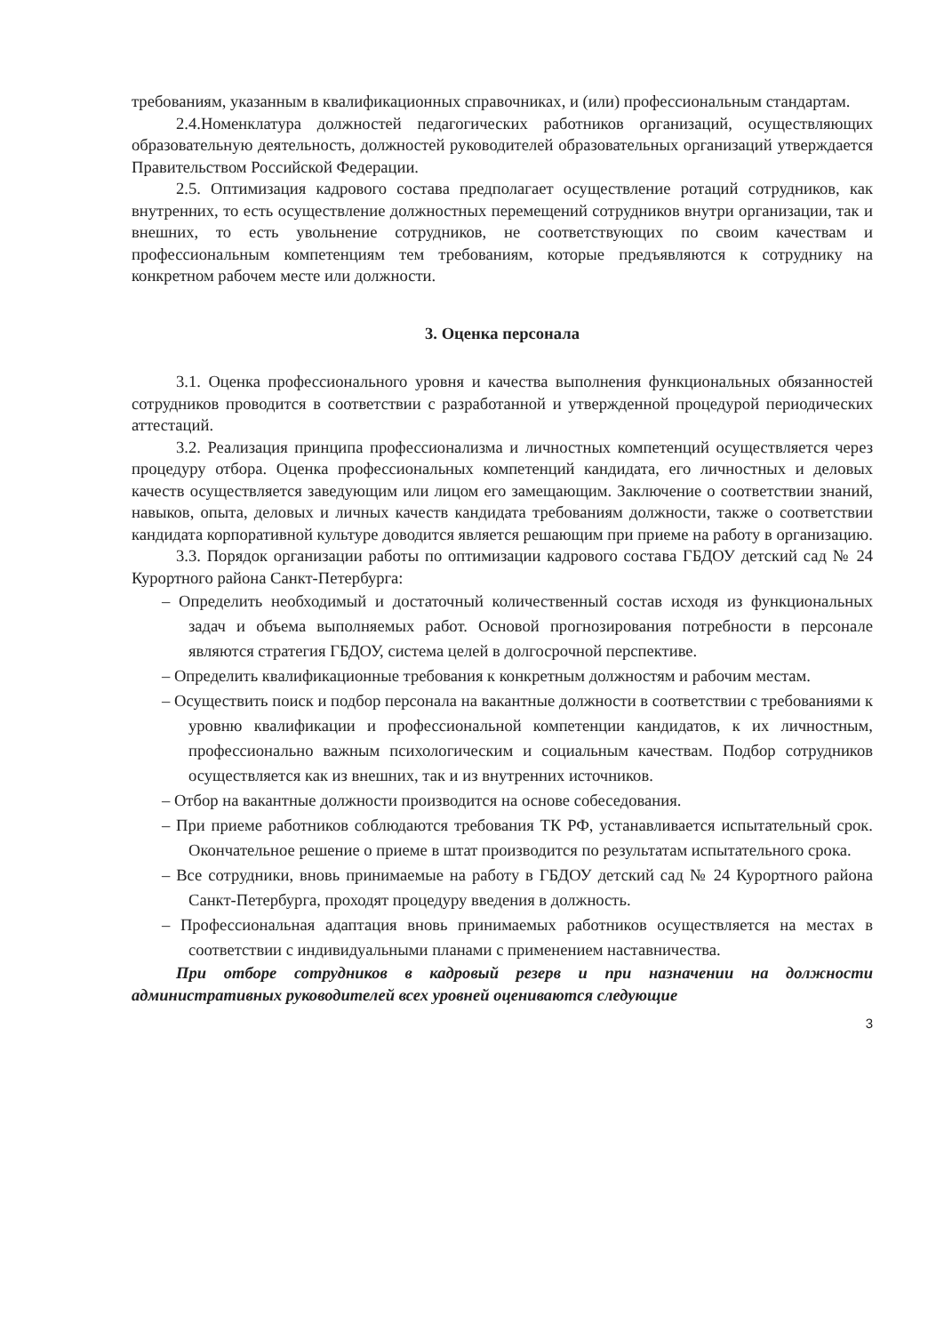требованиям, указанным в квалификационных справочниках, и (или) профессиональным стандартам.
2.4.Номенклатура должностей педагогических работников организаций, осуществляющих образовательную деятельность, должностей руководителей образовательных организаций утверждается Правительством Российской Федерации.
2.5. Оптимизация кадрового состава предполагает осуществление ротаций сотрудников, как внутренних, то есть осуществление должностных перемещений сотрудников внутри организации, так и внешних, то есть увольнение сотрудников, не соответствующих по своим качествам и профессиональным компетенциям тем требованиям, которые предъявляются к сотруднику на конкретном рабочем месте или должности.
3. Оценка персонала
3.1. Оценка профессионального уровня и качества выполнения функциональных обязанностей сотрудников проводится в соответствии с разработанной и утвержденной процедурой периодических аттестаций.
3.2. Реализация принципа профессионализма и личностных компетенций осуществляется через процедуру отбора. Оценка профессиональных компетенций кандидата, его личностных и деловых качеств осуществляется заведующим или лицом его замещающим. Заключение о соответствии знаний, навыков, опыта, деловых и личных качеств кандидата требованиям должности, также о соответствии кандидата корпоративной культуре доводится является решающим при приеме на работу в организацию.
3.3. Порядок организации работы по оптимизации кадрового состава ГБДОУ детский сад № 24 Курортного района Санкт-Петербурга:
– Определить необходимый и достаточный количественный состав исходя из функциональных задач и объема выполняемых работ. Основой прогнозирования потребности в персонале являются стратегия ГБДОУ, система целей в долгосрочной перспективе.
– Определить квалификационные требования к конкретным должностям и рабочим местам.
– Осуществить поиск и подбор персонала на вакантные должности в соответствии с требованиями к уровню квалификации и профессиональной компетенции кандидатов, к их личностным, профессионально важным психологическим и социальным качествам. Подбор сотрудников осуществляется как из внешних, так и из внутренних источников.
– Отбор на вакантные должности производится на основе собеседования.
– При приеме работников соблюдаются требования ТК РФ, устанавливается испытательный срок. Окончательное решение о приеме в штат производится по результатам испытательного срока.
– Все сотрудники, вновь принимаемые на работу в ГБДОУ детский сад № 24 Курортного района Санкт-Петербурга, проходят процедуру введения в должность.
– Профессиональная адаптация вновь принимаемых работников осуществляется на местах в соответствии с индивидуальными планами с применением наставничества.
При отборе сотрудников в кадровый резерв и при назначении на должности административных руководителей всех уровней оцениваются следующие
3